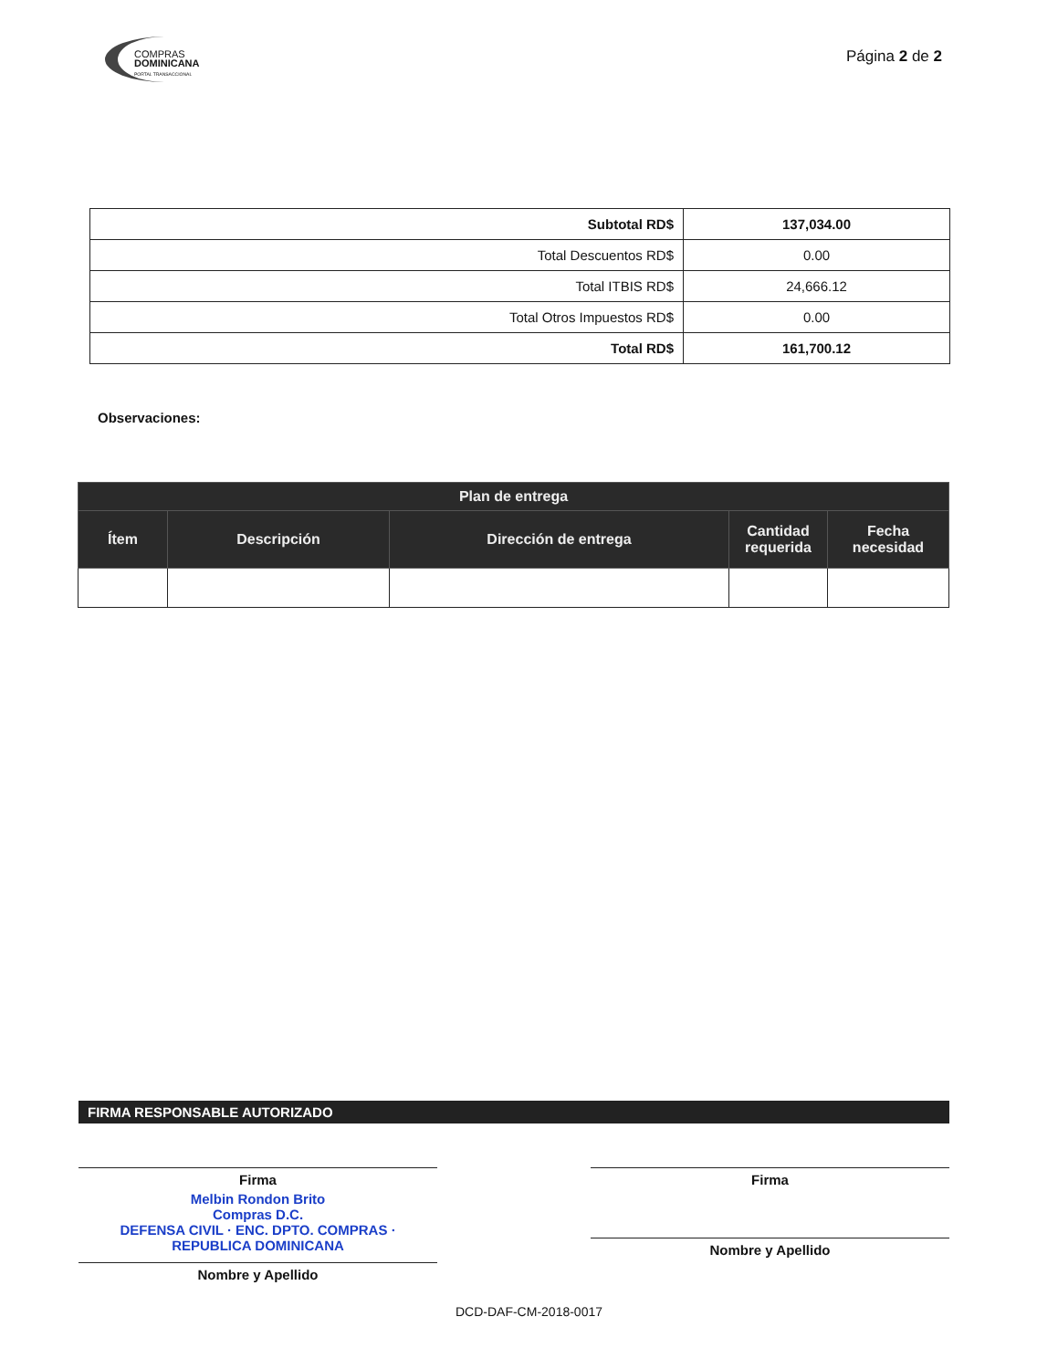COMPRAS
DOMINICANA
PORTAL TRANSACCIONAL
Página 2 de 2
| Subtotal RD$ | 137,034.00 |
| Total Descuentos RD$ | 0.00 |
| Total ITBIS RD$ | 24,666.12 |
| Total Otros Impuestos RD$ | 0.00 |
| Total RD$ | 161,700.12 |
Observaciones:
| Plan de entrega | | | | |
| --- | --- | --- | --- | --- |
| Ítem | Descripción | Dirección de entrega | Cantidad requerida | Fecha necesidad |
FIRMA RESPONSABLE AUTORIZADO
Firma
Melbin Rondon Brito
Compras D.C.
DEFENSA CIVIL · ENC. DPTO. COMPRAS · REPUBLICA DOMINICANA
Nombre y Apellido
Firma
Nombre y Apellido
DCD-DAF-CM-2018-0017